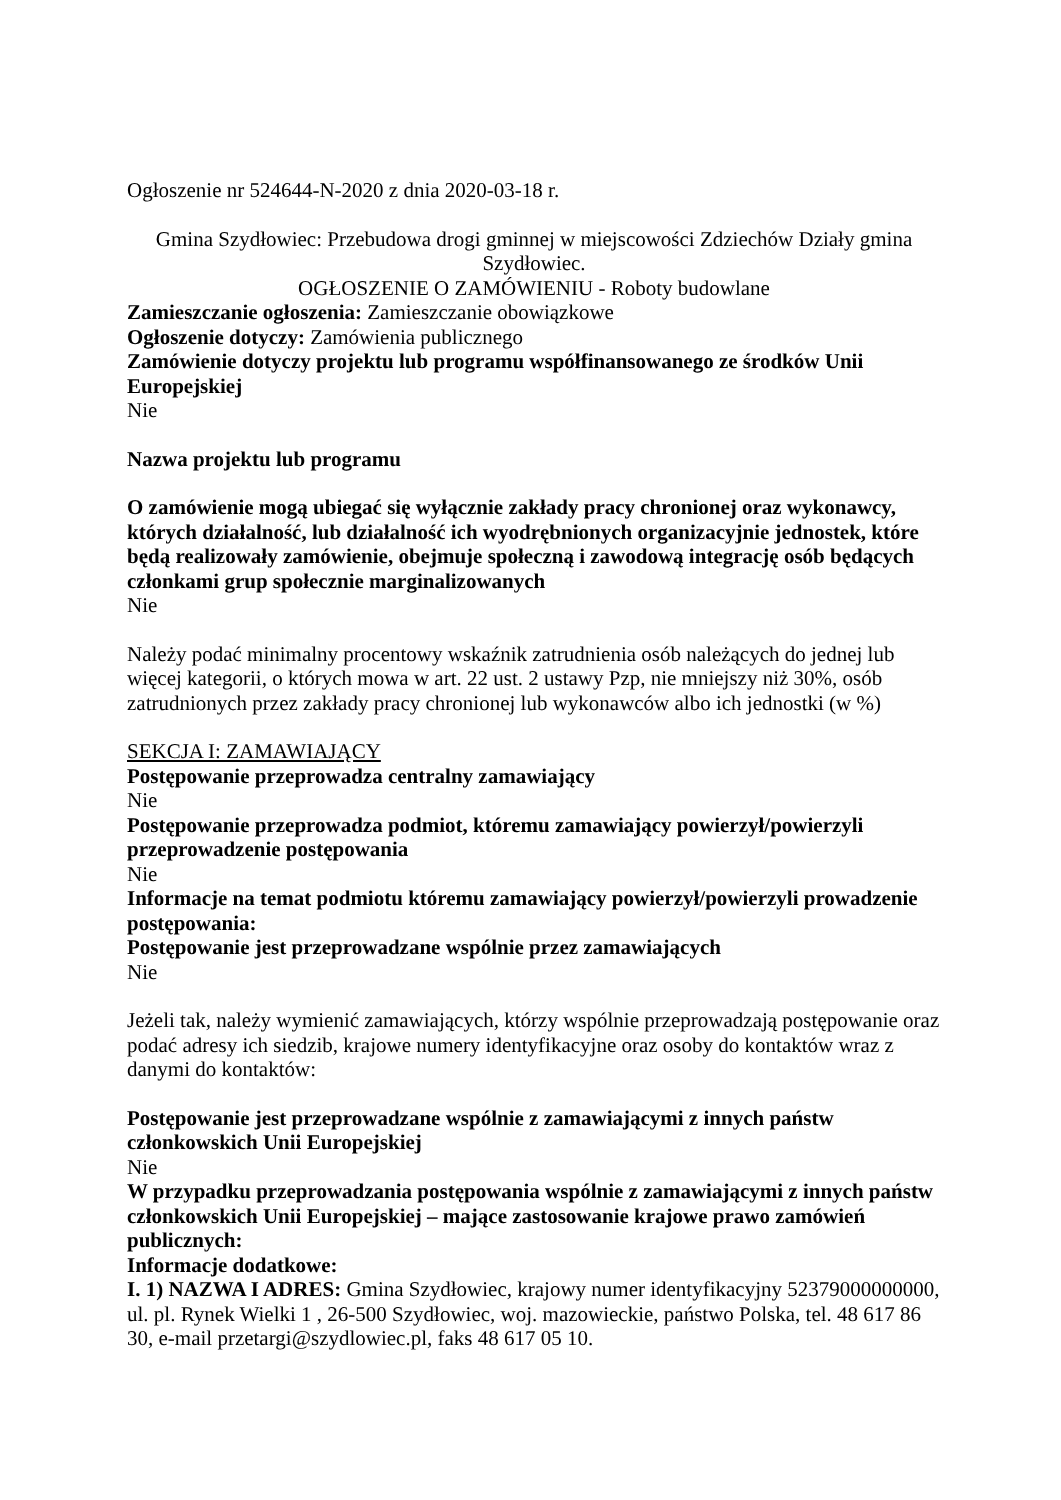Ogłoszenie nr 524644-N-2020 z dnia 2020-03-18 r.
Gmina Szydłowiec: Przebudowa drogi gminnej w miejscowości Zdziechów Działy gmina Szydłowiec.
OGŁOSZENIE O ZAMÓWIENIU - Roboty budowlane
Zamieszczanie ogłoszenia: Zamieszczanie obowiązkowe
Ogłoszenie dotyczy: Zamówienia publicznego
Zamówienie dotyczy projektu lub programu współfinansowanego ze środków Unii Europejskiej
Nie
Nazwa projektu lub programu
O zamówienie mogą ubiegać się wyłącznie zakłady pracy chronionej oraz wykonawcy, których działalność, lub działalność ich wyodrębnionych organizacyjnie jednostek, które będą realizowały zamówienie, obejmuje społeczną i zawodową integrację osób będących członkami grup społecznie marginalizowanych
Nie
Należy podać minimalny procentowy wskaźnik zatrudnienia osób należących do jednej lub więcej kategorii, o których mowa w art. 22 ust. 2 ustawy Pzp, nie mniejszy niż 30%, osób zatrudnionych przez zakłady pracy chronionej lub wykonawców albo ich jednostki (w %)
SEKCJA I: ZAMAWIAJĄCY
Postępowanie przeprowadza centralny zamawiający
Nie
Postępowanie przeprowadza podmiot, któremu zamawiający powierzył/powierzyli przeprowadzenie postępowania
Nie
Informacje na temat podmiotu któremu zamawiający powierzył/powierzyli prowadzenie postępowania:
Postępowanie jest przeprowadzane wspólnie przez zamawiających
Nie
Jeżeli tak, należy wymienić zamawiających, którzy wspólnie przeprowadzają postępowanie oraz podać adresy ich siedzib, krajowe numery identyfikacyjne oraz osoby do kontaktów wraz z danymi do kontaktów:
Postępowanie jest przeprowadzane wspólnie z zamawiającymi z innych państw członkowskich Unii Europejskiej
Nie
W przypadku przeprowadzania postępowania wspólnie z zamawiającymi z innych państw członkowskich Unii Europejskiej – mające zastosowanie krajowe prawo zamówień publicznych:
Informacje dodatkowe:
I. 1) NAZWA I ADRES: Gmina Szydłowiec, krajowy numer identyfikacyjny 52379000000000, ul. pl. Rynek Wielki 1 , 26-500 Szydłowiec, woj. mazowieckie, państwo Polska, tel. 48 617 86 30, e-mail przetargi@szydlowiec.pl, faks 48 617 05 10.